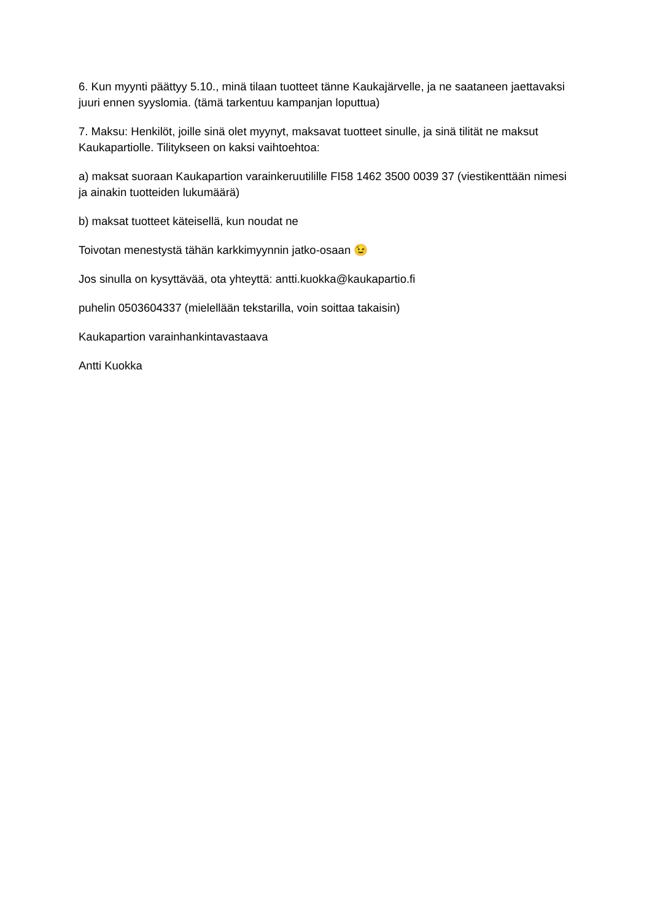6. Kun myynti päättyy 5.10., minä tilaan tuotteet tänne Kaukajärvelle, ja ne saataneen jaettavaksi juuri ennen syyslomia. (tämä tarkentuu kampanjan loputtua)
7. Maksu: Henkilöt, joille sinä olet myynyt, maksavat tuotteet sinulle, ja sinä tilität ne maksut Kaukapartiolle. Tilitykseen on kaksi vaihtoehtoa:
a) maksat suoraan Kaukapartion varainkeruutilille FI58 1462 3500 0039 37 (viestikenttään nimesi ja ainakin tuotteiden lukumäärä)
b) maksat tuotteet käteisellä, kun noudat ne
Toivotan menestystä tähän karkkimyynnin jatko-osaan 😉
Jos sinulla on kysyttävää, ota yhteyttä: antti.kuokka@kaukapartio.fi
puhelin 0503604337 (mielellään tekstarilla, voin soittaa takaisin)
Kaukapartion varainhankintavastaava
Antti Kuokka